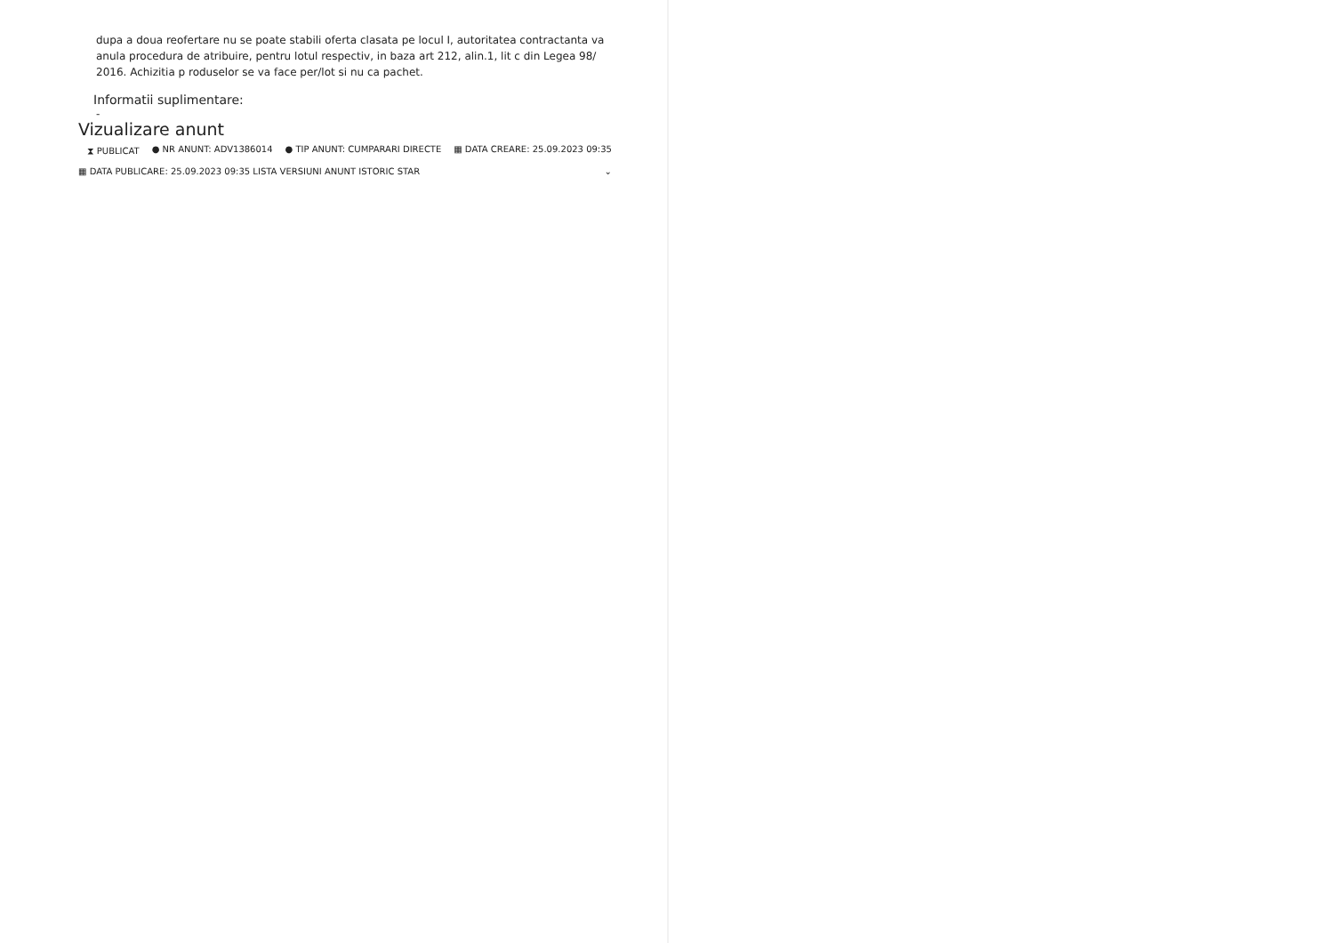dupa a doua reofertare nu se poate stabili oferta clasata pe locul I, autoritatea contractanta va anula procedura de atribuire, pentru lotul respectiv, in baza art 212, alin.1, lit c din Legea 98/ 2016. Achizitia p roduselor se va face per/lot si nu ca pachet.
Informatii suplimentare:
-
Vizualizare anunt
⧗ PUBLICAT ● NR ANUNT: ADV1386014 ● TIP ANUNT: CUMPARARI DIRECTE ▦ DATA CREARE: 25.09.2023 09:35
▦ DATA PUBLICARE: 25.09.2023 09:35 LISTA VERSIUNI ANUNT ISTORIC STAR ⌄